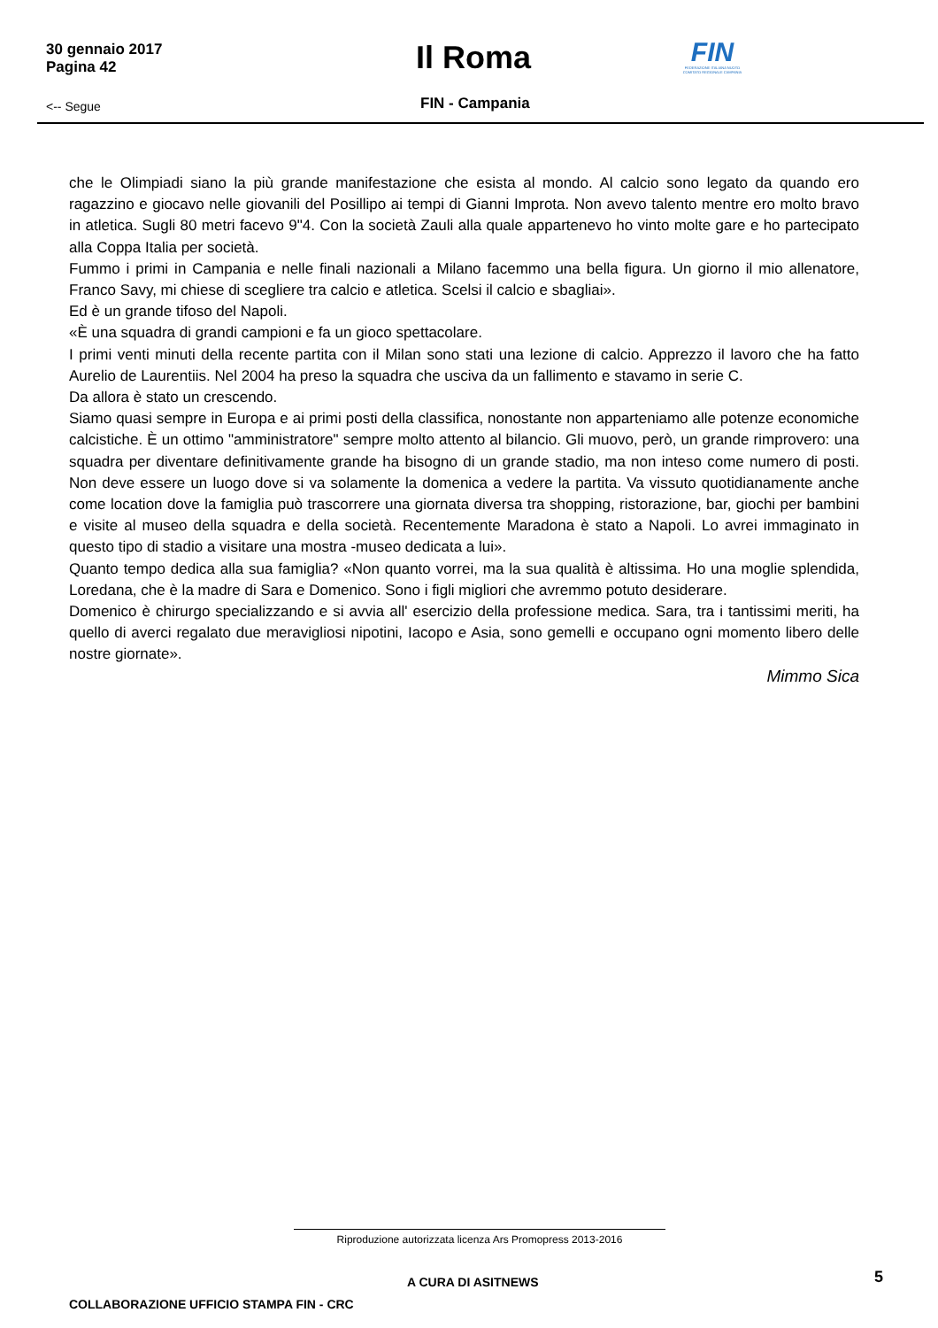30 gennaio 2017
Pagina 42
Il Roma
FIN
FEDERAZIONE ITALIANA NUOTO COMITATO REGIONALE CAMPANIA
<-- Segue FIN - Campania
che le Olimpiadi siano la più grande manifestazione che esista al mondo. Al calcio sono legato da quando ero ragazzino e giocavo nelle giovanili del Posillipo ai tempi di Gianni Improta. Non avevo talento mentre ero molto bravo in atletica. Sugli 80 metri facevo 9"4. Con la società Zauli alla quale appartenevo ho vinto molte gare e ho partecipato alla Coppa Italia per società.
Fummo i primi in Campania e nelle finali nazionali a Milano facemmo una bella figura. Un giorno il mio allenatore, Franco Savy, mi chiese di scegliere tra calcio e atletica. Scelsi il calcio e sbagliai».
Ed è un grande tifoso del Napoli.
«È una squadra di grandi campioni e fa un gioco spettacolare.
I primi venti minuti della recente partita con il Milan sono stati una lezione di calcio. Apprezzo il lavoro che ha fatto Aurelio de Laurentiis. Nel 2004 ha preso la squadra che usciva da un fallimento e stavamo in serie C.
Da allora è stato un crescendo.
Siamo quasi sempre in Europa e ai primi posti della classifica, nonostante non apparteniamo alle potenze economiche calcistiche. È un ottimo "amministratore" sempre molto attento al bilancio. Gli muovo, però, un grande rimprovero: una squadra per diventare definitivamente grande ha bisogno di un grande stadio, ma non inteso come numero di posti. Non deve essere un luogo dove si va solamente la domenica a vedere la partita. Va vissuto quotidianamente anche come location dove la famiglia può trascorrere una giornata diversa tra shopping, ristorazione, bar, giochi per bambini e visite al museo della squadra e della società. Recentemente Maradona è stato a Napoli. Lo avrei immaginato in questo tipo di stadio a visitare una mostra -museo dedicata a lui».
Quanto tempo dedica alla sua famiglia? «Non quanto vorrei, ma la sua qualità è altissima. Ho una moglie splendida, Loredana, che è la madre di Sara e Domenico. Sono i figli migliori che avremmo potuto desiderare.
Domenico è chirurgo specializzando e si avvia all' esercizio della professione medica. Sara, tra i tantissimi meriti, ha quello di averci regalato due meravigliosi nipotini, Iacopo e Asia, sono gemelli e occupano ogni momento libero delle nostre giornate».
Mimmo Sica
Riproduzione autorizzata licenza Ars Promopress 2013-2016
A CURA DI ASITNEWS 5
COLLABORAZIONE UFFICIO STAMPA FIN - CRC